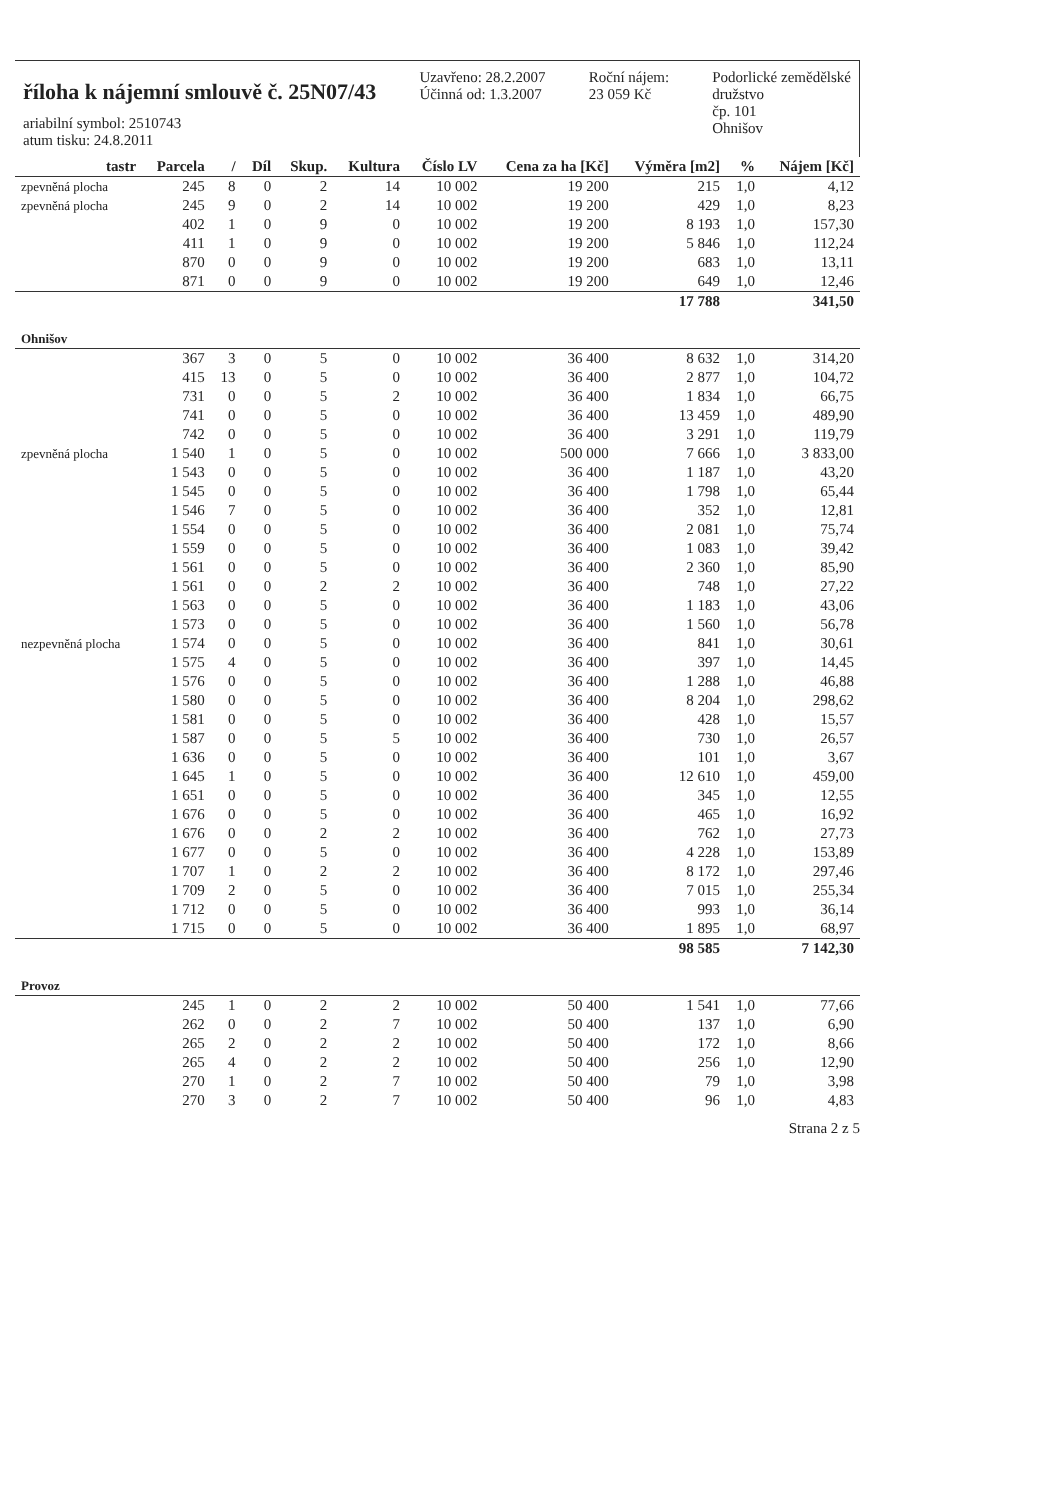říloha k nájemní smlouvě č. 25N07/43
ariabilní symbol: 2510743
atum tisku: 24.8.2011
Uzavřeno: 28.2.2007
Účinná od: 1.3.2007
Roční nájem:
23 059 Kč
Podorlické zemědělské
družstvo
čp. 101
Ohnišov
| tastr | Parcela | / | Díl | Skup. | Kultura | Číslo LV | Cena za ha [Kč] | Výměra [m2] | % | Nájem [Kč] |
| --- | --- | --- | --- | --- | --- | --- | --- | --- | --- | --- |
| zpevněná plocha | 245 | 8 | 0 | 2 | 14 | 10 002 | 19 200 | 215 | 1,0 | 4,12 |
| zpevněná plocha | 245 | 9 | 0 | 2 | 14 | 10 002 | 19 200 | 429 | 1,0 | 8,23 |
| | 402 | 1 | 0 | 9 | 0 | 10 002 | 19 200 | 8 193 | 1,0 | 157,30 |
| | 411 | 1 | 0 | 9 | 0 | 10 002 | 19 200 | 5 846 | 1,0 | 112,24 |
| | 870 | 0 | 0 | 9 | 0 | 10 002 | 19 200 | 683 | 1,0 | 13,11 |
| | 871 | 0 | 0 | 9 | 0 | 10 002 | 19 200 | 649 | 1,0 | 12,46 |
| | | | | | | | | 17 788 | | 341,50 |
| Ohnišov | | | | | | | | | | |
| | 367 | 3 | 0 | 5 | 0 | 10 002 | 36 400 | 8 632 | 1,0 | 314,20 |
| | 415 | 13 | 0 | 5 | 0 | 10 002 | 36 400 | 2 877 | 1,0 | 104,72 |
| | 731 | 0 | 0 | 5 | 2 | 10 002 | 36 400 | 1 834 | 1,0 | 66,75 |
| | 741 | 0 | 0 | 5 | 0 | 10 002 | 36 400 | 13 459 | 1,0 | 489,90 |
| | 742 | 0 | 0 | 5 | 0 | 10 002 | 36 400 | 3 291 | 1,0 | 119,79 |
| zpevněná plocha | 1 540 | 1 | 0 | 5 | 0 | 10 002 | 500 000 | 7 666 | 1,0 | 3 833,00 |
| | 1 543 | 0 | 0 | 5 | 0 | 10 002 | 36 400 | 1 187 | 1,0 | 43,20 |
| | 1 545 | 0 | 0 | 5 | 0 | 10 002 | 36 400 | 1 798 | 1,0 | 65,44 |
| | 1 546 | 7 | 0 | 5 | 0 | 10 002 | 36 400 | 352 | 1,0 | 12,81 |
| | 1 554 | 0 | 0 | 5 | 0 | 10 002 | 36 400 | 2 081 | 1,0 | 75,74 |
| | 1 559 | 0 | 0 | 5 | 0 | 10 002 | 36 400 | 1 083 | 1,0 | 39,42 |
| | 1 561 | 0 | 0 | 5 | 0 | 10 002 | 36 400 | 2 360 | 1,0 | 85,90 |
| | 1 561 | 0 | 0 | 2 | 2 | 10 002 | 36 400 | 748 | 1,0 | 27,22 |
| | 1 563 | 0 | 0 | 5 | 0 | 10 002 | 36 400 | 1 183 | 1,0 | 43,06 |
| | 1 573 | 0 | 0 | 5 | 0 | 10 002 | 36 400 | 1 560 | 1,0 | 56,78 |
| nezpevněná plocha | 1 574 | 0 | 0 | 5 | 0 | 10 002 | 36 400 | 841 | 1,0 | 30,61 |
| | 1 575 | 4 | 0 | 5 | 0 | 10 002 | 36 400 | 397 | 1,0 | 14,45 |
| | 1 576 | 0 | 0 | 5 | 0 | 10 002 | 36 400 | 1 288 | 1,0 | 46,88 |
| | 1 580 | 0 | 0 | 5 | 0 | 10 002 | 36 400 | 8 204 | 1,0 | 298,62 |
| | 1 581 | 0 | 0 | 5 | 0 | 10 002 | 36 400 | 428 | 1,0 | 15,57 |
| | 1 587 | 0 | 0 | 5 | 5 | 10 002 | 36 400 | 730 | 1,0 | 26,57 |
| | 1 636 | 0 | 0 | 5 | 0 | 10 002 | 36 400 | 101 | 1,0 | 3,67 |
| | 1 645 | 1 | 0 | 5 | 0 | 10 002 | 36 400 | 12 610 | 1,0 | 459,00 |
| | 1 651 | 0 | 0 | 5 | 0 | 10 002 | 36 400 | 345 | 1,0 | 12,55 |
| | 1 676 | 0 | 0 | 5 | 0 | 10 002 | 36 400 | 465 | 1,0 | 16,92 |
| | 1 676 | 0 | 0 | 2 | 2 | 10 002 | 36 400 | 762 | 1,0 | 27,73 |
| | 1 677 | 0 | 0 | 5 | 0 | 10 002 | 36 400 | 4 228 | 1,0 | 153,89 |
| | 1 707 | 1 | 0 | 2 | 2 | 10 002 | 36 400 | 8 172 | 1,0 | 297,46 |
| | 1 709 | 2 | 0 | 5 | 0 | 10 002 | 36 400 | 7 015 | 1,0 | 255,34 |
| | 1 712 | 0 | 0 | 5 | 0 | 10 002 | 36 400 | 993 | 1,0 | 36,14 |
| | 1 715 | 0 | 0 | 5 | 0 | 10 002 | 36 400 | 1 895 | 1,0 | 68,97 |
| | | | | | | | | 98 585 | | 7 142,30 |
| Provoz | | | | | | | | | | |
| | 245 | 1 | 0 | 2 | 2 | 10 002 | 50 400 | 1 541 | 1,0 | 77,66 |
| | 262 | 0 | 0 | 2 | 7 | 10 002 | 50 400 | 137 | 1,0 | 6,90 |
| | 265 | 2 | 0 | 2 | 2 | 10 002 | 50 400 | 172 | 1,0 | 8,66 |
| | 265 | 4 | 0 | 2 | 2 | 10 002 | 50 400 | 256 | 1,0 | 12,90 |
| | 270 | 1 | 0 | 2 | 7 | 10 002 | 50 400 | 79 | 1,0 | 3,98 |
| | 270 | 3 | 0 | 2 | 7 | 10 002 | 50 400 | 96 | 1,0 | 4,83 |
Strana 2 z 5